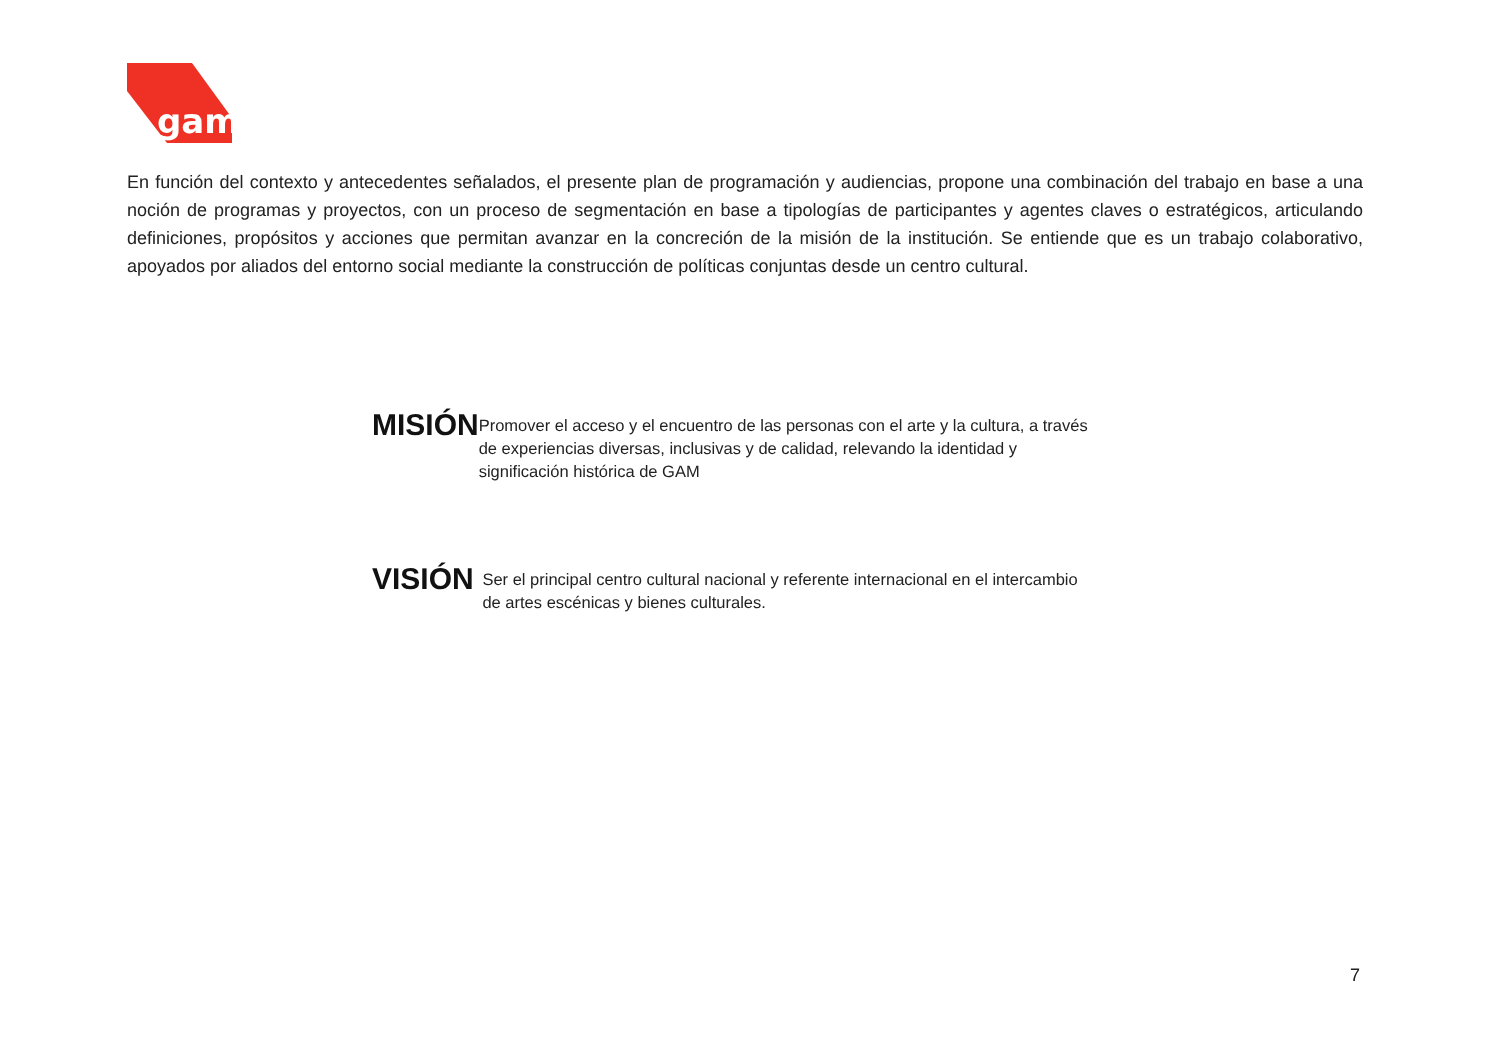gam
En función del contexto y antecedentes señalados, el presente plan de programación y audiencias, propone una combinación del trabajo en base a una noción de programas y proyectos, con un proceso de segmentación en base a tipologías de participantes y agentes claves o estratégicos, articulando definiciones, propósitos y acciones que permitan avanzar en la concreción de la misión de la institución. Se entiende que es un trabajo colaborativo, apoyados por aliados del entorno social mediante la construcción de políticas conjuntas desde un centro cultural.
MISIÓN
Promover el acceso y el encuentro de las personas con el arte y la cultura, a través de experiencias diversas, inclusivas y de calidad, relevando la identidad y significación histórica de GAM
VISIÓN
Ser el principal centro cultural nacional y referente internacional en el intercambio de artes escénicas y bienes culturales.
7